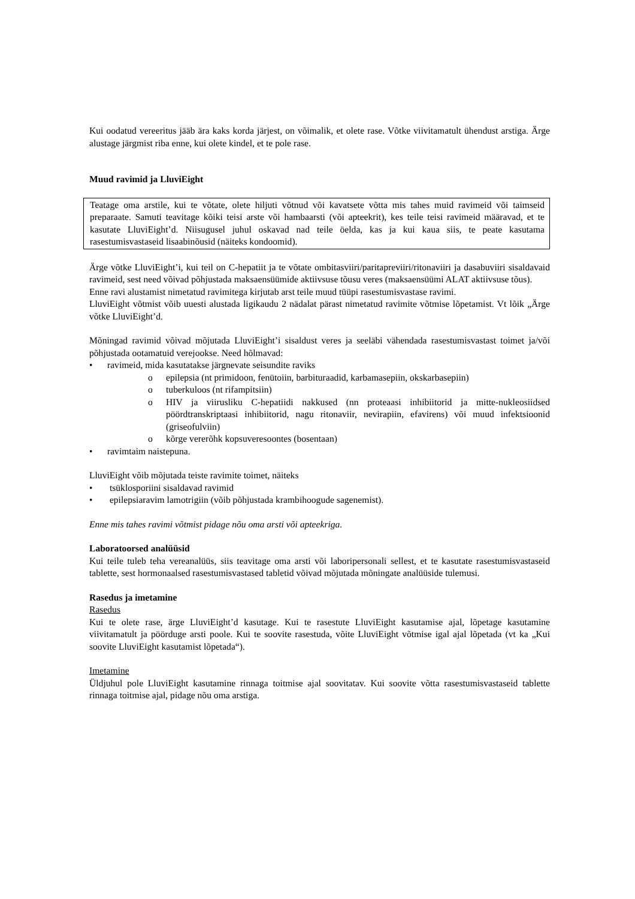Kui oodatud vereeritus jääb ära kaks korda järjest, on võimalik, et olete rase. Võtke viivitamatult ühendust arstiga. Ärge alustage järgmist riba enne, kui olete kindel, et te pole rase.
Muud ravimid ja LluviEight
Teatage oma arstile, kui te võtate, olete hiljuti võtnud või kavatsete võtta mis tahes muid ravimeid või taimseid preparaate. Samuti teavitage kõiki teisi arste või hambaarsti (või apteekrit), kes teile teisi ravimeid määravad, et te kasutate LluviEight’d. Niisugusel juhul oskavad nad teile öelda, kas ja kui kaua siis, te peate kasutama rasestumisvastaseid lisaabinõusid (näiteks kondoomid).
Ärge võtke LluviEight’i, kui teil on C-hepatiit ja te võtate ombitasviiri/paritapreviiri/ritonaviiri ja dasabuviiri sisaldavaid ravimeid, sest need võivad põhjustada maksaensüümide aktiivsuse tõusu veres (maksaensüümi ALAT aktiivsuse tõus).
Enne ravi alustamist nimetatud ravimitega kirjutab arst teile muud tüüpi rasestumisvastase ravimi.
LluviEight võtmist võib uuesti alustada ligikaudu 2 nädalat pärast nimetatud ravimite võtmise lõpetamist. Vt lõik „Ärge võtke LluviEight’d.
Mõningad ravimid võivad mõjutada LluviEight’i sisaldust veres ja seeläbi vähendada rasestumisvastast toimet ja/või põhjustada ootamatuid verejooksе. Need hõlmavad:
• ravimeid, mida kasutatakse järgnevate seisundite raviks
o epilepsia (nt primidoon, fenütoiin, barbituraadid, karbamasepiin, okskarbasepiin)
o tuberkuloos (nt rifampitsiin)
o HIV ja viirusliku C-hepatiidi nakkused (nn proteaasi inhibiitorid ja mitte-nukleosiidsed pöördtranskriptaasi inhibiitorid, nagu ritonaviir, nevirapiin, efavirens) või muud infektsioonid (griseofulviin)
o kõrge vererõhk kopsuveresoontes (bosentaan)
• ravimtaim naistepuna.
LluviEight võib mõjutada teiste ravimite toimet, näiteks
• tsüklosporiini sisaldavad ravimid
• epilepsiaravim lamotrigiin (võib põhjustada krambihoogude sagenemist).
Enne mis tahes ravimi võtmist pidage nõu oma arsti või apteekriga.
Laboratoorsed analüüsid
Kui teile tuleb teha vereanalüüs, siis teavitage oma arsti või laboripersonali sellest, et te kasutate rasestumisvastaseid tablette, sest hormonaalsed rasestumisvastased tabletid võivad mõjutada mõningate analüüside tulemusi.
Rasedus ja imetamine
Rasedus
Kui te olete rase, ärge LluviEight’d kasutage. Kui te rasestute LluviEight kasutamise ajal, lõpetage kasutamine viivitamatult ja pöörduge arsti poole. Kui te soovite rasestuda, võite LluviEight võtmise igal ajal lõpetada (vt ka „Kui soovite LluviEight kasutamist lõpetada“).
Imetamine
Üldjuhul pole LluviEight kasutamine rinnaga toitmise ajal soovitatav. Kui soovite võtta rasestumisvastaseid tablette rinnaga toitmise ajal, pidage nõu oma arstiga.